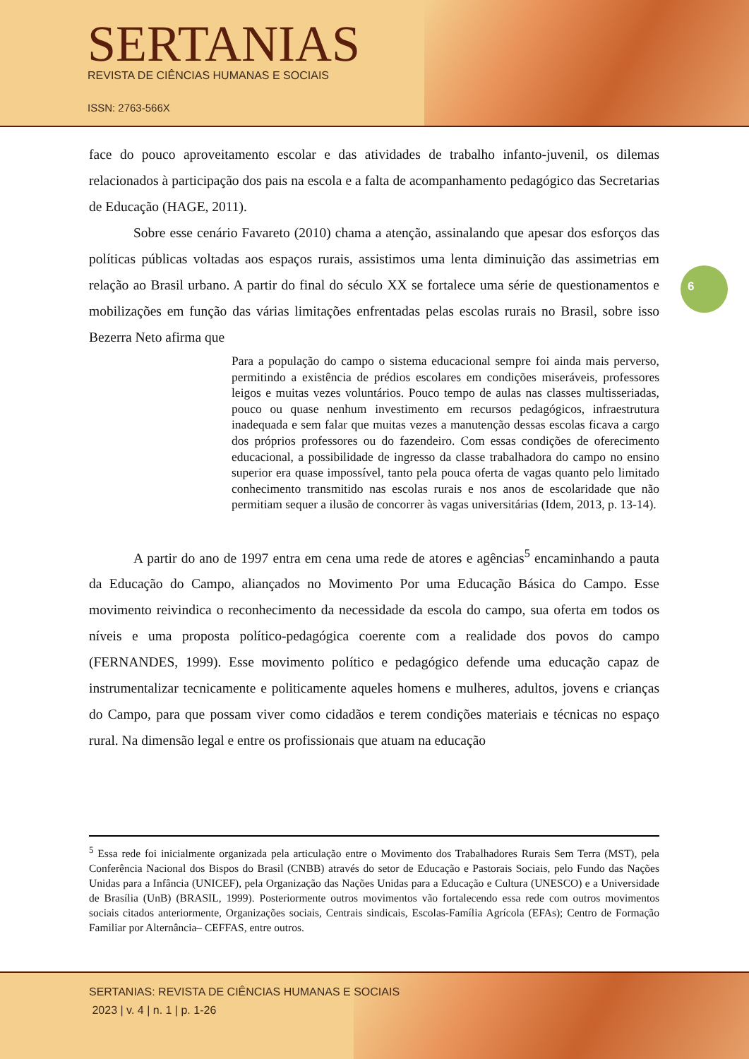SERTANIAS
REVISTA DE CIÊNCIAS HUMANAS E SOCIAIS
ISSN: 2763-566X
face do pouco aproveitamento escolar e das atividades de trabalho infanto-juvenil, os dilemas relacionados à participação dos pais na escola e a falta de acompanhamento pedagógico das Secretarias de Educação (HAGE, 2011).
Sobre esse cenário Favareto (2010) chama a atenção, assinalando que apesar dos esforços das políticas públicas voltadas aos espaços rurais, assistimos uma lenta diminuição das assimetrias em relação ao Brasil urbano. A partir do final do século XX se fortalece uma série de questionamentos e mobilizações em função das várias limitações enfrentadas pelas escolas rurais no Brasil, sobre isso Bezerra Neto afirma que
Para a população do campo o sistema educacional sempre foi ainda mais perverso, permitindo a existência de prédios escolares em condições miseráveis, professores leigos e muitas vezes voluntários. Pouco tempo de aulas nas classes multisseriadas, pouco ou quase nenhum investimento em recursos pedagógicos, infraestrutura inadequada e sem falar que muitas vezes a manutenção dessas escolas ficava a cargo dos próprios professores ou do fazendeiro. Com essas condições de oferecimento educacional, a possibilidade de ingresso da classe trabalhadora do campo no ensino superior era quase impossível, tanto pela pouca oferta de vagas quanto pelo limitado conhecimento transmitido nas escolas rurais e nos anos de escolaridade que não permitiam sequer a ilusão de concorrer às vagas universitárias (Idem, 2013, p. 13-14).
A partir do ano de 1997 entra em cena uma rede de atores e agências<sup>5</sup> encaminhando a pauta da Educação do Campo, aliançados no Movimento Por uma Educação Básica do Campo. Esse movimento reivindica o reconhecimento da necessidade da escola do campo, sua oferta em todos os níveis e uma proposta político-pedagógica coerente com a realidade dos povos do campo (FERNANDES, 1999). Esse movimento político e pedagógico defende uma educação capaz de instrumentalizar tecnicamente e politicamente aqueles homens e mulheres, adultos, jovens e crianças do Campo, para que possam viver como cidadãos e terem condições materiais e técnicas no espaço rural. Na dimensão legal e entre os profissionais que atuam na educação
6
<sup>5</sup> Essa rede foi inicialmente organizada pela articulação entre o Movimento dos Trabalhadores Rurais Sem Terra (MST), pela Conferência Nacional dos Bispos do Brasil (CNBB) através do setor de Educação e Pastorais Sociais, pelo Fundo das Nações Unidas para a Infância (UNICEF), pela Organização das Nações Unidas para a Educação e Cultura (UNESCO) e a Universidade de Brasília (UnB) (BRASIL, 1999). Posteriormente outros movimentos vão fortalecendo essa rede com outros movimentos sociais citados anteriormente, Organizações sociais, Centrais sindicais, Escolas-Família Agrícola (EFAs); Centro de Formação Familiar por Alternância– CEFFAS, entre outros.
SERTANIAS: REVISTA DE CIÊNCIAS HUMANAS E SOCIAIS
2023 | v. 4 | n. 1 | p. 1-26